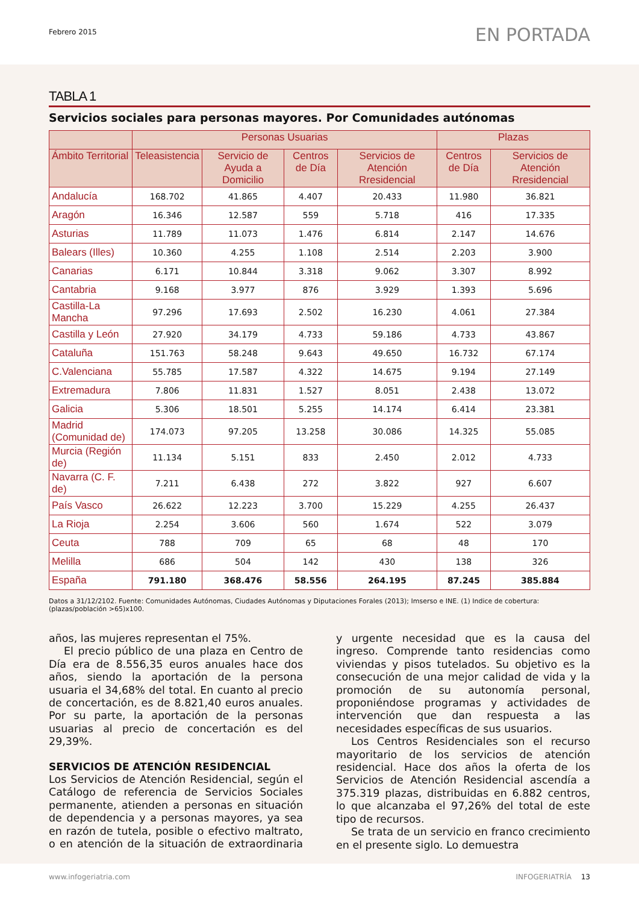Febrero 2015
EN PORTADA
TABLA 1
Servicios sociales para personas mayores. Por Comunidades autónomas
| | Personas Usuarias | | | | Plazas | |
| --- | --- | --- | --- | --- | --- | --- |
| Ámbito Territorial | Teleasistencia | Servicio de Ayuda a Domicilio | Centros de Día | Servicios de Atención Rresidencial | Centros de Día | Servicios de Atención Rresidencial |
| Andalucía | 168.702 | 41.865 | 4.407 | 20.433 | 11.980 | 36.821 |
| Aragón | 16.346 | 12.587 | 559 | 5.718 | 416 | 17.335 |
| Asturias | 11.789 | 11.073 | 1.476 | 6.814 | 2.147 | 14.676 |
| Balears (Illes) | 10.360 | 4.255 | 1.108 | 2.514 | 2.203 | 3.900 |
| Canarias | 6.171 | 10.844 | 3.318 | 9.062 | 3.307 | 8.992 |
| Cantabria | 9.168 | 3.977 | 876 | 3.929 | 1.393 | 5.696 |
| Castilla-La Mancha | 97.296 | 17.693 | 2.502 | 16.230 | 4.061 | 27.384 |
| Castilla y León | 27.920 | 34.179 | 4.733 | 59.186 | 4.733 | 43.867 |
| Cataluña | 151.763 | 58.248 | 9.643 | 49.650 | 16.732 | 67.174 |
| C.Valenciana | 55.785 | 17.587 | 4.322 | 14.675 | 9.194 | 27.149 |
| Extremadura | 7.806 | 11.831 | 1.527 | 8.051 | 2.438 | 13.072 |
| Galicia | 5.306 | 18.501 | 5.255 | 14.174 | 6.414 | 23.381 |
| Madrid (Comunidad de) | 174.073 | 97.205 | 13.258 | 30.086 | 14.325 | 55.085 |
| Murcia (Región de) | 11.134 | 5.151 | 833 | 2.450 | 2.012 | 4.733 |
| Navarra (C. F. de) | 7.211 | 6.438 | 272 | 3.822 | 927 | 6.607 |
| País Vasco | 26.622 | 12.223 | 3.700 | 15.229 | 4.255 | 26.437 |
| La Rioja | 2.254 | 3.606 | 560 | 1.674 | 522 | 3.079 |
| Ceuta | 788 | 709 | 65 | 68 | 48 | 170 |
| Melilla | 686 | 504 | 142 | 430 | 138 | 326 |
| España | 791.180 | 368.476 | 58.556 | 264.195 | 87.245 | 385.884 |
Datos a 31/12/2102. Fuente: Comunidades Autónomas, Ciudades Autónomas y Diputaciones Forales (2013); Imserso e INE. (1) Indice de cobertura: (plazas/población >65)x100.
años, las mujeres representan el 75%.
El precio público de una plaza en Centro de Día era de 8.556,35 euros anuales hace dos años, siendo la aportación de la persona usuaria el 34,68% del total. En cuanto al precio de concertación, es de 8.821,40 euros anuales. Por su parte, la aportación de la personas usuarias al precio de concertación es del 29,39%.
SERVICIOS DE ATENCIÓN RESIDENCIAL
Los Servicios de Atención Residencial, según el Catálogo de referencia de Servicios Sociales permanente, atienden a personas en situación de dependencia y a personas mayores, ya sea en razón de tutela, posible o efectivo maltrato, o en atención de la situación de extraordinaria y urgente necesidad que es la causa del ingreso. Comprende tanto residencias como viviendas y pisos tutelados. Su objetivo es la consecución de una mejor calidad de vida y la promoción de su autonomía personal, proponiéndose programas y actividades de intervención que dan respuesta a las necesidades específicas de sus usuarios.
Los Centros Residenciales son el recurso mayoritario de los servicios de atención residencial. Hace dos años la oferta de los Servicios de Atención Residencial ascendía a 375.319 plazas, distribuidas en 6.882 centros, lo que alcanzaba el 97,26% del total de este tipo de recursos.
Se trata de un servicio en franco crecimiento en el presente siglo. Lo demuestra
www.infogeriatria.com INFOGERIATRÍA 13